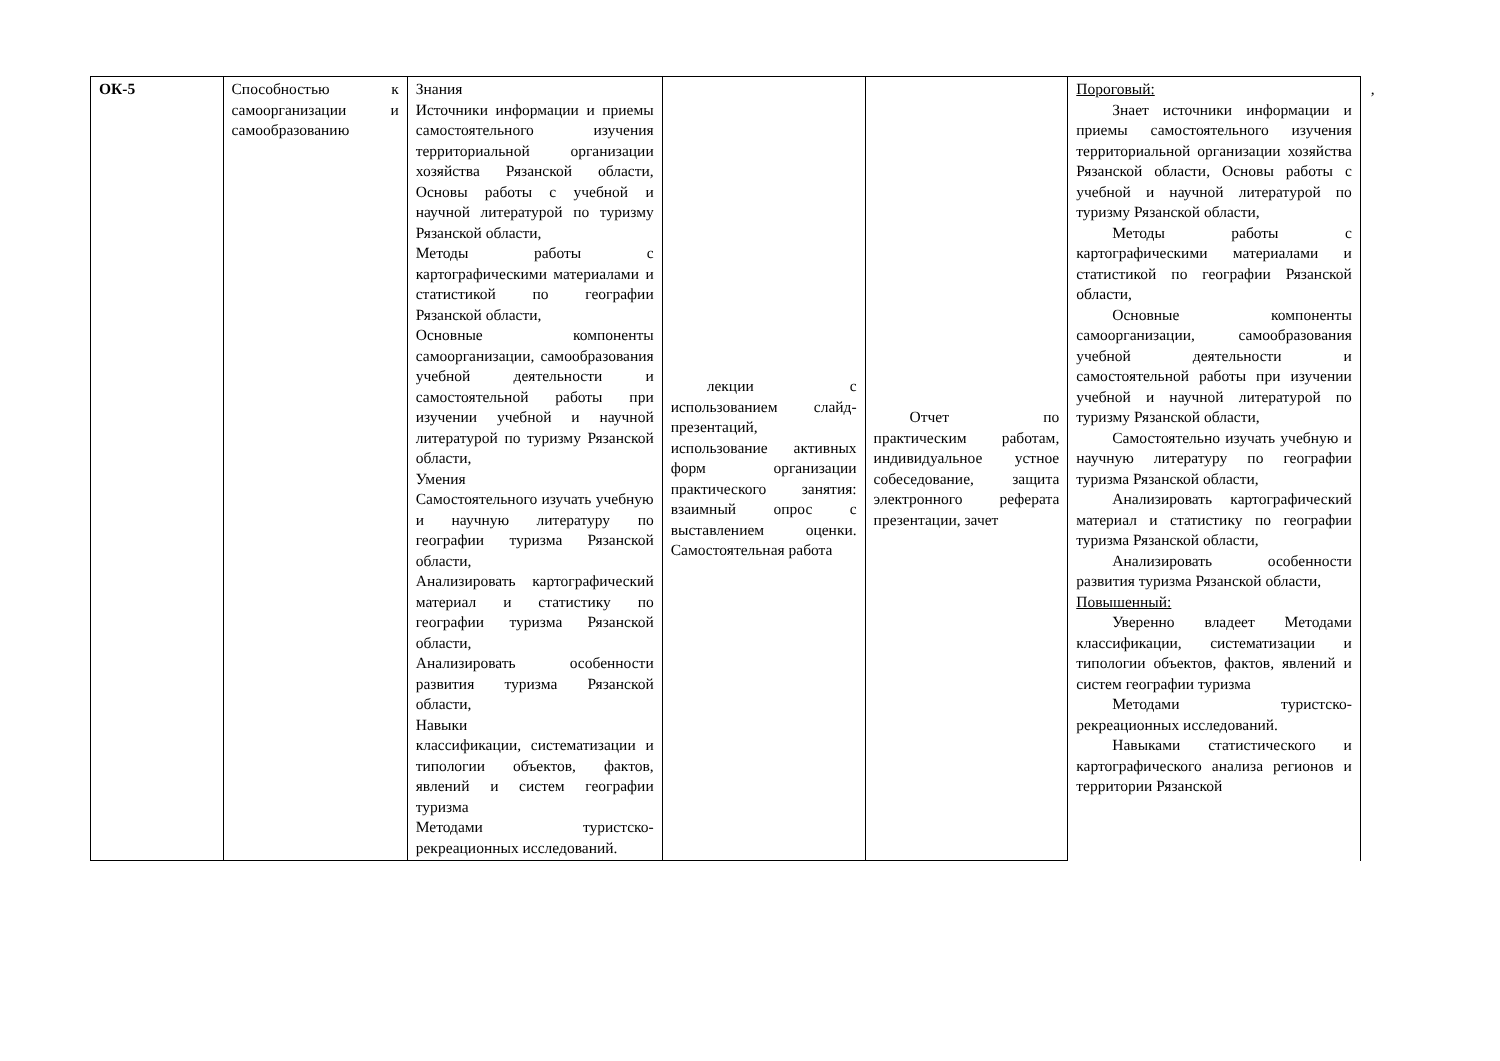| ОК-5 | Способностью к самоорганизации и самообразованию | Знания Источники информации и приемы самостоятельного изучения территориальной организации хозяйства Рязанской области, Основы работы с учебной и научной литературой по туризму Рязанской области, Методы работы с картографическими материалами и статистикой по географии Рязанской области, Основные компоненты самоорганизации, самообразования учебной деятельности и самостоятельной работы при изучении учебной и научной литературой по туризму Рязанской области, Умения Самостоятельного изучать учебную и научную литературу по географии туризма Рязанской области, Анализировать картографический материал и статистику по географии туризма Рязанской области, Анализировать особенности развития туризма Рязанской области, Навыки классификации, систематизации и типологии объектов, фактов, явлений и систем географии туризма Методами туристско-рекреационных исследований. | лекции с использованием слайд-презентаций, использование активных форм организации практического занятия: взаимный опрос с выставлением оценки. Самостоятельная работа | Отчет по практическим работам, индивидуальное устное собеседование, защита электронного реферата презентации, зачет | Пороговый: Знает источники информации и приемы самостоятельного изучения территориальной организации хозяйства Рязанской области, Основы работы с учебной и научной литературой по туризму Рязанской области, Методы работы с картографическими материалами и статистикой по географии Рязанской области, Основные компоненты самоорганизации, самообразования учебной деятельности и самостоятельной работы при изучении учебной и научной литературой по туризму Рязанской области, Самостоятельно изучать учебную и научную литературу по географии туризма Рязанской области, Анализировать картографический материал и статистику по географии туризма Рязанской области, Анализировать особенности развития туризма Рязанской области, Повышенный: Уверенно владеет Методами классификации, систематизации и типологии объектов, фактов, явлений и систем географии туризма Методами туристско-рекреационных исследований. Навыками статистического и картографического анализа регионов и территории Рязанской | , |